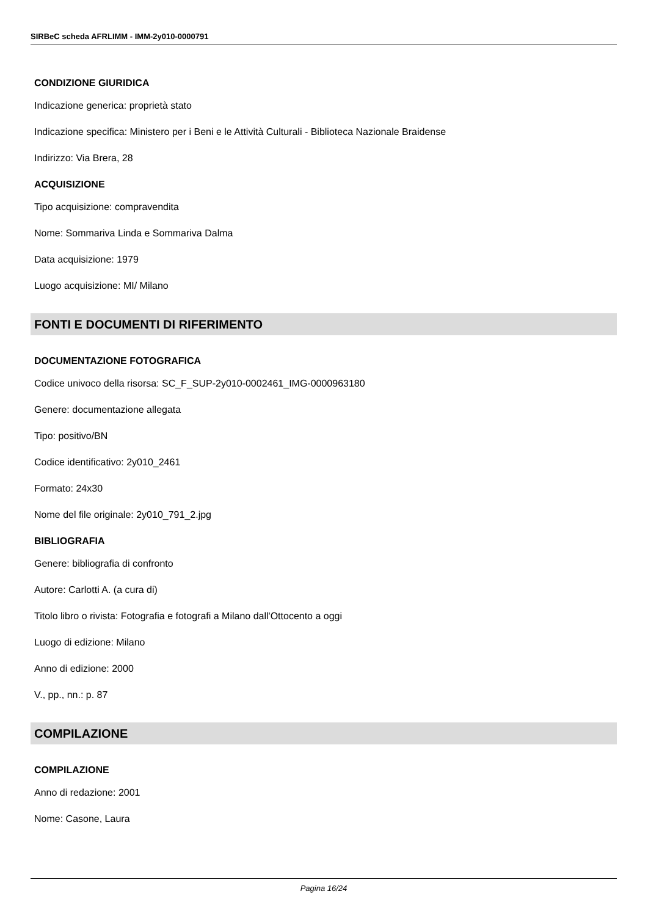SIRBeC scheda AFRLIMM - IMM-2y010-0000791
CONDIZIONE GIURIDICA
Indicazione generica: proprietà stato
Indicazione specifica: Ministero per i Beni e le Attività Culturali - Biblioteca Nazionale Braidense
Indirizzo: Via Brera, 28
ACQUISIZIONE
Tipo acquisizione: compravendita
Nome: Sommariva Linda e Sommariva Dalma
Data acquisizione: 1979
Luogo acquisizione: MI/ Milano
FONTI E DOCUMENTI DI RIFERIMENTO
DOCUMENTAZIONE FOTOGRAFICA
Codice univoco della risorsa: SC_F_SUP-2y010-0002461_IMG-0000963180
Genere: documentazione allegata
Tipo: positivo/BN
Codice identificativo: 2y010_2461
Formato: 24x30
Nome del file originale: 2y010_791_2.jpg
BIBLIOGRAFIA
Genere: bibliografia di confronto
Autore: Carlotti A. (a cura di)
Titolo libro o rivista: Fotografia e fotografi a Milano dall'Ottocento a oggi
Luogo di edizione: Milano
Anno di edizione: 2000
V., pp., nn.: p. 87
COMPILAZIONE
COMPILAZIONE
Anno di redazione: 2001
Nome: Casone, Laura
Pagina 16/24